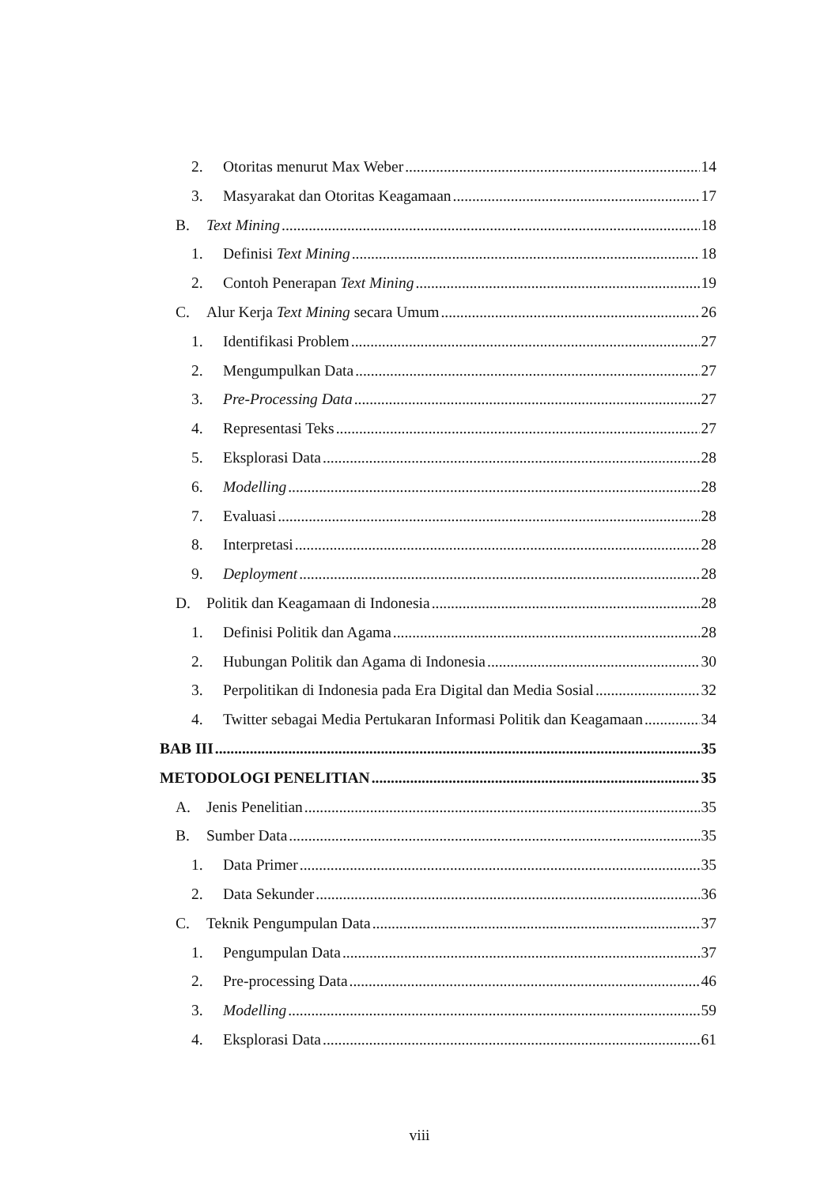2. Otoritas menurut Max Weber 14
3. Masyarakat dan Otoritas Keagamaan 17
B. Text Mining 18
1. Definisi Text Mining 18
2. Contoh Penerapan Text Mining 19
C. Alur Kerja Text Mining secara Umum 26
1. Identifikasi Problem 27
2. Mengumpulkan Data 27
3. Pre-Processing Data 27
4. Representasi Teks 27
5. Eksplorasi Data 28
6. Modelling 28
7. Evaluasi 28
8. Interpretasi 28
9. Deployment 28
D. Politik dan Keagamaan di Indonesia 28
1. Definisi Politik dan Agama 28
2. Hubungan Politik dan Agama di Indonesia 30
3. Perpolitikan di Indonesia pada Era Digital dan Media Sosial 32
4. Twitter sebagai Media Pertukaran Informasi Politik dan Keagamaan 34
BAB III 35
METODOLOGI PENELITIAN 35
A. Jenis Penelitian 35
B. Sumber Data 35
1. Data Primer 35
2. Data Sekunder 36
C. Teknik Pengumpulan Data 37
1. Pengumpulan Data 37
2. Pre-processing Data 46
3. Modelling 59
4. Eksplorasi Data 61
viii